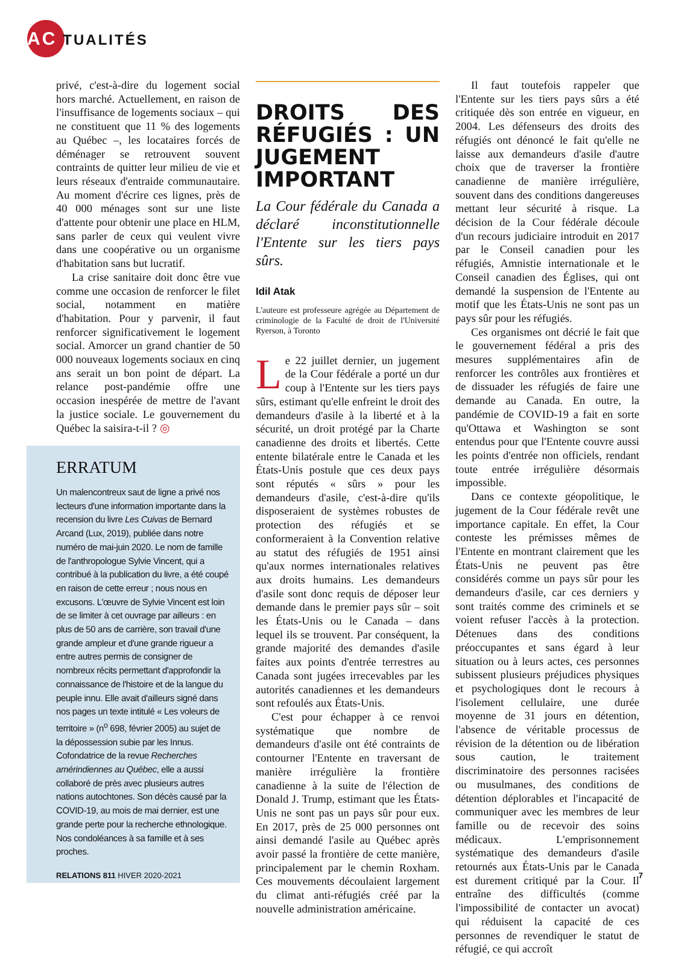ACTUALITÉS
privé, c'est-à-dire du logement social hors marché. Actuellement, en raison de l'insuffisance de logements sociaux – qui ne constituent que 11 % des logements au Québec –, les locataires forcés de déménager se retrouvent souvent contraints de quitter leur milieu de vie et leurs réseaux d'entraide communautaire. Au moment d'écrire ces lignes, près de 40 000 ménages sont sur une liste d'attente pour obtenir une place en HLM, sans parler de ceux qui veulent vivre dans une coopérative ou un organisme d'habitation sans but lucratif.
La crise sanitaire doit donc être vue comme une occasion de renforcer le filet social, notamment en matière d'habitation. Pour y parvenir, il faut renforcer significativement le logement social. Amorcer un grand chantier de 50 000 nouveaux logements sociaux en cinq ans serait un bon point de départ. La relance post-pandémie offre une occasion inespérée de mettre de l'avant la justice sociale. Le gouvernement du Québec la saisira-t-il ? ◎
ERRATUM
Un malencontreux saut de ligne a privé nos lecteurs d'une information importante dans la recension du livre Les Cuivas de Bernard Arcand (Lux, 2019), publiée dans notre numéro de mai-juin 2020. Le nom de famille de l'anthropologue Sylvie Vincent, qui a contribué à la publication du livre, a été coupé en raison de cette erreur ; nous nous en excusons. L'œuvre de Sylvie Vincent est loin de se limiter à cet ouvrage par ailleurs : en plus de 50 ans de carrière, son travail d'une grande ampleur et d'une grande rigueur a entre autres permis de consigner de nombreux récits permettant d'approfondir la connaissance de l'histoire et de la langue du peuple innu. Elle avait d'ailleurs signé dans nos pages un texte intitulé « Les voleurs de territoire » (n<sup>o</sup> 698, février 2005) au sujet de la dépossession subie par les Innus. Cofondatrice de la revue Recherches amérindiennes au Québec, elle a aussi collaboré de près avec plusieurs autres nations autochtones. Son décès causé par la COVID-19, au mois de mai dernier, est une grande perte pour la recherche ethnologique. Nos condoléances à sa famille et à ses proches.
DROITS DES RÉFUGIÉS : UN JUGEMENT IMPORTANT
La Cour fédérale du Canada a déclaré inconstitutionnelle l'Entente sur les tiers pays sûrs.
Idil Atak
L'auteure est professeure agrégée au Département de criminologie de la Faculté de droit de l'Université Ryerson, à Toronto
Le 22 juillet dernier, un jugement de la Cour fédérale a porté un dur coup à l'Entente sur les tiers pays sûrs, estimant qu'elle enfreint le droit des demandeurs d'asile à la liberté et à la sécurité, un droit protégé par la Charte canadienne des droits et libertés. Cette entente bilatérale entre le Canada et les États-Unis postule que ces deux pays sont réputés « sûrs » pour les demandeurs d'asile, c'est-à-dire qu'ils disposeraient de systèmes robustes de protection des réfugiés et se conformeraient à la Convention relative au statut des réfugiés de 1951 ainsi qu'aux normes internationales relatives aux droits humains. Les demandeurs d'asile sont donc requis de déposer leur demande dans le premier pays sûr – soit les États-Unis ou le Canada – dans lequel ils se trouvent. Par conséquent, la grande majorité des demandes d'asile faites aux points d'entrée terrestres au Canada sont jugées irrecevables par les autorités canadiennes et les demandeurs sont refoulés aux États-Unis.
C'est pour échapper à ce renvoi systématique que nombre de demandeurs d'asile ont été contraints de contourner l'Entente en traversant de manière irrégulière la frontière canadienne à la suite de l'élection de Donald J. Trump, estimant que les États-Unis ne sont pas un pays sûr pour eux. En 2017, près de 25 000 personnes ont ainsi demandé l'asile au Québec après avoir passé la frontière de cette manière, principalement par le chemin Roxham. Ces mouvements découlaient largement du climat anti-réfugiés créé par la nouvelle administration américaine.
Il faut toutefois rappeler que l'Entente sur les tiers pays sûrs a été critiquée dès son entrée en vigueur, en 2004. Les défenseurs des droits des réfugiés ont dénoncé le fait qu'elle ne laisse aux demandeurs d'asile d'autre choix que de traverser la frontière canadienne de manière irrégulière, souvent dans des conditions dangereuses mettant leur sécurité à risque. La décision de la Cour fédérale découle d'un recours judiciaire introduit en 2017 par le Conseil canadien pour les réfugiés, Amnistie internationale et le Conseil canadien des Églises, qui ont demandé la suspension de l'Entente au motif que les États-Unis ne sont pas un pays sûr pour les réfugiés.
Ces organismes ont décrié le fait que le gouvernement fédéral a pris des mesures supplémentaires afin de renforcer les contrôles aux frontières et de dissuader les réfugiés de faire une demande au Canada. En outre, la pandémie de COVID-19 a fait en sorte qu'Ottawa et Washington se sont entendus pour que l'Entente couvre aussi les points d'entrée non officiels, rendant toute entrée irrégulière désormais impossible.
Dans ce contexte géopolitique, le jugement de la Cour fédérale revêt une importance capitale. En effet, la Cour conteste les prémisses mêmes de l'Entente en montrant clairement que les États-Unis ne peuvent pas être considérés comme un pays sûr pour les demandeurs d'asile, car ces derniers y sont traités comme des criminels et se voient refuser l'accès à la protection. Détenues dans des conditions préoccupantes et sans égard à leur situation ou à leurs actes, ces personnes subissent plusieurs préjudices physiques et psychologiques dont le recours à l'isolement cellulaire, une durée moyenne de 31 jours en détention, l'absence de véritable processus de révision de la détention ou de libération sous caution, le traitement discriminatoire des personnes racisées ou musulmanes, des conditions de détention déplorables et l'incapacité de communiquer avec les membres de leur famille ou de recevoir des soins médicaux. L'emprisonnement systématique des demandeurs d'asile retournés aux États-Unis par le Canada est durement critiqué par la Cour. Il entraîne des difficultés (comme l'impossibilité de contacter un avocat) qui réduisent la capacité de ces personnes de revendiquer le statut de réfugié, ce qui accroît
RELATIONS 811 HIVER 2020-2021 7